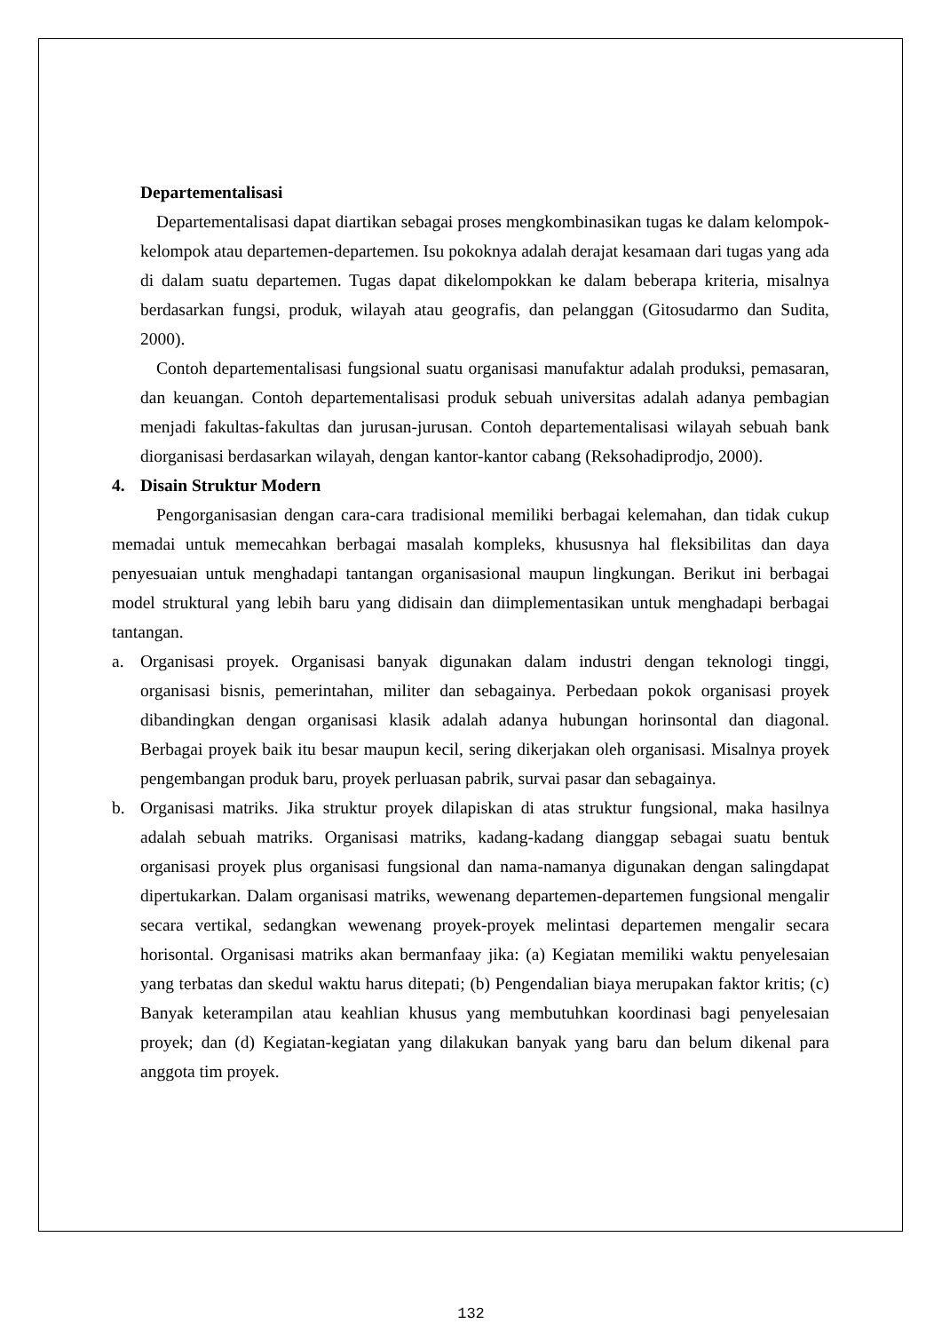Departementalisasi
Departementalisasi dapat diartikan sebagai proses mengkombinasikan tugas ke dalam kelompok-kelompok atau departemen-departemen. Isu pokoknya adalah derajat kesamaan dari tugas yang ada di dalam suatu departemen. Tugas dapat dikelompokkan ke dalam beberapa kriteria, misalnya berdasarkan fungsi, produk, wilayah atau geografis, dan pelanggan (Gitosudarmo dan Sudita, 2000).
Contoh departementalisasi fungsional suatu organisasi manufaktur adalah produksi, pemasaran, dan keuangan. Contoh departementalisasi produk sebuah universitas adalah adanya pembagian menjadi fakultas-fakultas dan jurusan-jurusan. Contoh departementalisasi wilayah sebuah bank diorganisasi berdasarkan wilayah, dengan kantor-kantor cabang (Reksohadiprodjo, 2000).
4. Disain Struktur Modern
Pengorganisasian dengan cara-cara tradisional memiliki berbagai kelemahan, dan tidak cukup memadai untuk memecahkan berbagai masalah kompleks, khususnya hal fleksibilitas dan daya penyesuaian untuk menghadapi tantangan organisasional maupun lingkungan. Berikut ini berbagai model struktural yang lebih baru yang didisain dan diimplementasikan untuk menghadapi berbagai tantangan.
a. Organisasi proyek. Organisasi banyak digunakan dalam industri dengan teknologi tinggi, organisasi bisnis, pemerintahan, militer dan sebagainya. Perbedaan pokok organisasi proyek dibandingkan dengan organisasi klasik adalah adanya hubungan horinsontal dan diagonal. Berbagai proyek baik itu besar maupun kecil, sering dikerjakan oleh organisasi. Misalnya proyek pengembangan produk baru, proyek perluasan pabrik, survai pasar dan sebagainya.
b. Organisasi matriks. Jika struktur proyek dilapiskan di atas struktur fungsional, maka hasilnya adalah sebuah matriks. Organisasi matriks, kadang-kadang dianggap sebagai suatu bentuk organisasi proyek plus organisasi fungsional dan nama-namanya digunakan dengan salingdapat dipertukarkan. Dalam organisasi matriks, wewenang departemen-departemen fungsional mengalir secara vertikal, sedangkan wewenang proyek-proyek melintasi departemen mengalir secara horisontal. Organisasi matriks akan bermanfaay jika: (a) Kegiatan memiliki waktu penyelesaian yang terbatas dan skedul waktu harus ditepati; (b) Pengendalian biaya merupakan faktor kritis; (c) Banyak keterampilan atau keahlian khusus yang membutuhkan koordinasi bagi penyelesaian proyek; dan (d) Kegiatan-kegiatan yang dilakukan banyak yang baru dan belum dikenal para anggota tim proyek.
132